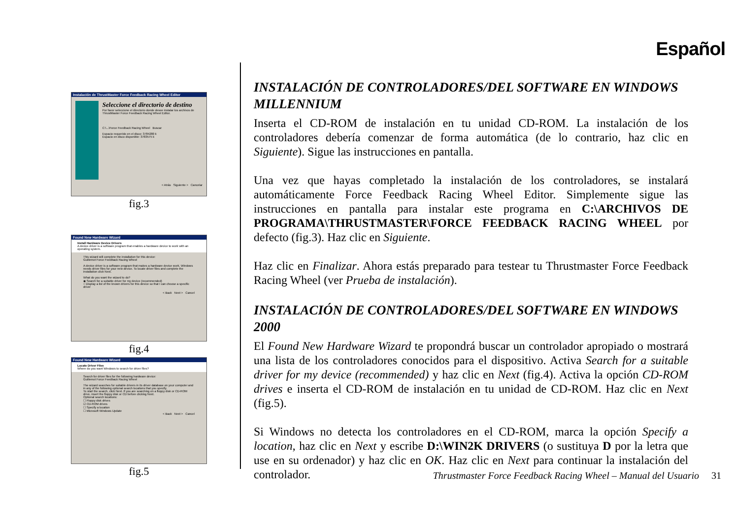Español
Instalación de ThrustMaster Force Feedback Racing Wheel Editor
Seleccione el directorio de destino
Por favor seleccione el directorio donde desee instalar los archivos de ThrustMaster Force Feedback Racing Wheel Editor.
C:\...\Force Feedback Racing Wheel Buscar
Espacio requerido en el disco: 3784280 k
Espacio en disco disponible: 3783575 k
< Atrás Siguiente > Cancelar
fig.3
Found New Hardware Wizard
Install Hardware Device Drivers
A device driver is a software program that enables a hardware device to work with an operating system.
This wizard will complete the installation for this device:
Guillemot Force Feedback Racing Wheel
A device driver is a software program that makes a hardware device work. Windows needs driver files for your new device. To locate driver files and complete the installation click Next.
What do you want the wizard to do?
◉ Search for a suitable driver for my device (recommended)
○ Display a list of the known drivers for this device so that I can choose a specific driver
< Back Next > Cancel
fig.4
Found New Hardware Wizard
Locate Driver Files
Where do you want Windows to search for driver files?
Search for driver files for the following hardware device:
Guillemot Force Feedback Racing Wheel
The wizard searches for suitable drivers in its driver database on your computer and in any of the following optional search locations that you specify.
To start the search, click Next. If you are searching on a floppy disk or CD-ROM drive, insert the floppy disk or CD before clicking Next.
Optional search locations:
☐ Floppy disk drives
☑ CD-ROM drives
☐ Specify a location
☐ Microsoft Windows Update
< Back Next > Cancel
fig.5
INSTALACIÓN DE CONTROLADORES/DEL SOFTWARE EN WINDOWS MILLENNIUM
Inserta el CD-ROM de instalación en tu unidad CD-ROM. La instalación de los controladores debería comenzar de forma automática (de lo contrario, haz clic en Siguiente). Sigue las instrucciones en pantalla.
Una vez que hayas completado la instalación de los controladores, se instalará automáticamente Force Feedback Racing Wheel Editor. Simplemente sigue las instrucciones en pantalla para instalar este programa en C:\ARCHIVOS DE PROGRAMA\THRUSTMASTER\FORCE FEEDBACK RACING WHEEL por defecto (fig.3). Haz clic en Siguiente.
Haz clic en Finalizar. Ahora estás preparado para testear tu Thrustmaster Force Feedback Racing Wheel (ver Prueba de instalación).
INSTALACIÓN DE CONTROLADORES/DEL SOFTWARE EN WINDOWS 2000
El Found New Hardware Wizard te propondrá buscar un controlador apropiado o mostrará una lista de los controladores conocidos para el dispositivo. Activa Search for a suitable driver for my device (recommended) y haz clic en Next (fig.4). Activa la opción CD-ROM drives e inserta el CD-ROM de instalación en tu unidad de CD-ROM. Haz clic en Next (fig.5).
Si Windows no detecta los controladores en el CD-ROM, marca la opción Specify a location, haz clic en Next y escribe D:\WIN2K DRIVERS (o sustituya D por la letra que use en su ordenador) y haz clic en OK. Haz clic en Next para continuar la instalación del controlador.
Thrustmaster Force Feedback Racing Wheel – Manual del Usuario 31